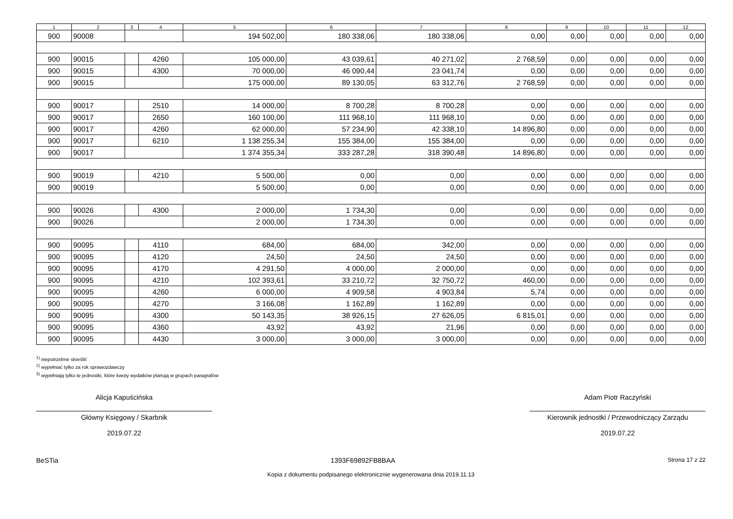| 1 | 2 | 3 | 4 | 5 | 6 | 7 | 8 | 9 | 10 | 11 | 12 |
| --- | --- | --- | --- | --- | --- | --- | --- | --- | --- | --- | --- |
| 900 | 90008 | | | 194 502,00 | 180 338,06 | 180 338,06 | 0,00 | 0,00 | 0,00 | 0,00 | 0,00 |
| 900 | 90015 | | 4260 | 105 000,00 | 43 039,61 | 40 271,02 | 2 768,59 | 0,00 | 0,00 | 0,00 | 0,00 |
| 900 | 90015 | | 4300 | 70 000,00 | 46 090,44 | 23 041,74 | 0,00 | 0,00 | 0,00 | 0,00 | 0,00 |
| 900 | 90015 | | | 175 000,00 | 89 130,05 | 63 312,76 | 2 768,59 | 0,00 | 0,00 | 0,00 | 0,00 |
| 900 | 90017 | | 2510 | 14 000,00 | 8 700,28 | 8 700,28 | 0,00 | 0,00 | 0,00 | 0,00 | 0,00 |
| 900 | 90017 | | 2650 | 160 100,00 | 111 968,10 | 111 968,10 | 0,00 | 0,00 | 0,00 | 0,00 | 0,00 |
| 900 | 90017 | | 4260 | 62 000,00 | 57 234,90 | 42 338,10 | 14 896,80 | 0,00 | 0,00 | 0,00 | 0,00 |
| 900 | 90017 | | 6210 | 1 138 255,34 | 155 384,00 | 155 384,00 | 0,00 | 0,00 | 0,00 | 0,00 | 0,00 |
| 900 | 90017 | | | 1 374 355,34 | 333 287,28 | 318 390,48 | 14 896,80 | 0,00 | 0,00 | 0,00 | 0,00 |
| 900 | 90019 | | 4210 | 5 500,00 | 0,00 | 0,00 | 0,00 | 0,00 | 0,00 | 0,00 | 0,00 |
| 900 | 90019 | | | 5 500,00 | 0,00 | 0,00 | 0,00 | 0,00 | 0,00 | 0,00 | 0,00 |
| 900 | 90026 | | 4300 | 2 000,00 | 1 734,30 | 0,00 | 0,00 | 0,00 | 0,00 | 0,00 | 0,00 |
| 900 | 90026 | | | 2 000,00 | 1 734,30 | 0,00 | 0,00 | 0,00 | 0,00 | 0,00 | 0,00 |
| 900 | 90095 | | 4110 | 684,00 | 684,00 | 342,00 | 0,00 | 0,00 | 0,00 | 0,00 | 0,00 |
| 900 | 90095 | | 4120 | 24,50 | 24,50 | 24,50 | 0,00 | 0,00 | 0,00 | 0,00 | 0,00 |
| 900 | 90095 | | 4170 | 4 291,50 | 4 000,00 | 2 000,00 | 0,00 | 0,00 | 0,00 | 0,00 | 0,00 |
| 900 | 90095 | | 4210 | 102 393,61 | 33 210,72 | 32 750,72 | 460,00 | 0,00 | 0,00 | 0,00 | 0,00 |
| 900 | 90095 | | 4260 | 6 000,00 | 4 909,58 | 4 903,84 | 5,74 | 0,00 | 0,00 | 0,00 | 0,00 |
| 900 | 90095 | | 4270 | 3 166,08 | 1 162,89 | 1 162,89 | 0,00 | 0,00 | 0,00 | 0,00 | 0,00 |
| 900 | 90095 | | 4300 | 50 143,35 | 38 926,15 | 27 626,05 | 6 815,01 | 0,00 | 0,00 | 0,00 | 0,00 |
| 900 | 90095 | | 4360 | 43,92 | 43,92 | 21,96 | 0,00 | 0,00 | 0,00 | 0,00 | 0,00 |
| 900 | 90095 | | 4430 | 3 000,00 | 3 000,00 | 3 000,00 | 0,00 | 0,00 | 0,00 | 0,00 | 0,00 |
<sup>1)</sup> niepotrzebne skreślić
<sup>2)</sup> wypełniać tylko za rok sprawozdawczy
<sup>3)</sup> wypełniają tylko te jednostki, które kwoty wydatków planują w grupach paragrafów
Alicja Kapuścińska
Główny Księgowy / Skarbnik
2019.07.22
Adam Piotr Raczyński
Kierownik jednostki / Przewodniczący Zarządu
2019.07.22
BeSTia 1393F69892FB8BAA Strona 17 z 22
Kopia z dokumentu podpisanego elektronicznie wygenerowana dnia 2019.11.13